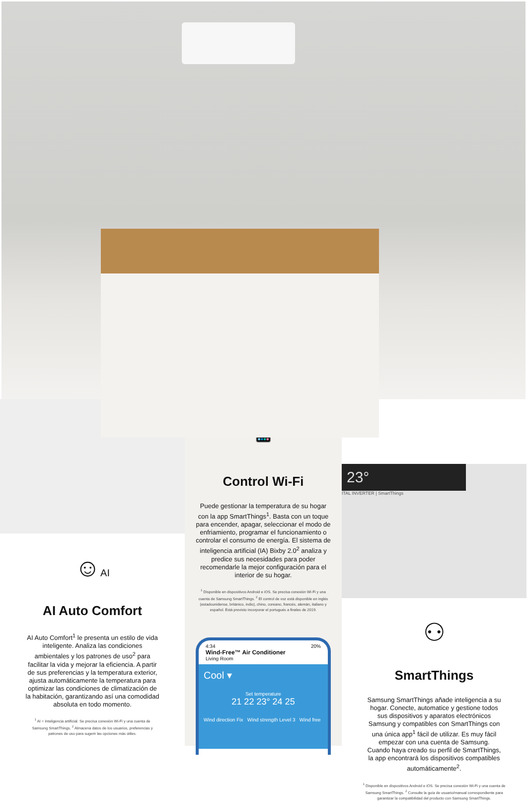☺AI
AI Auto Comfort
AI Auto Comfort<sup>1</sup> le presenta un estilo de vida inteligente. Analiza las condiciones ambientales y los patrones de uso<sup>2</sup> para facilitar la vida y mejorar la eficiencia. A partir de sus preferencias y la temperatura exterior, ajusta automáticamente la temperatura para optimizar las condiciones de climatización de la habitación, garantizando así una comodidad absoluta en todo momento.
<sup>1</sup> AI = Inteligencia artificial. Se precisa conexión Wi-Fi y una cuenta de Samsung SmartThings. <sup>2</sup> Almacena datos de los usuarios, preferencias y patrones de uso para sugerir las opciones más útiles.
📱
Control Wi-Fi
Puede gestionar la temperatura de su hogar con la app SmartThings<sup>1</sup>. Basta con un toque para encender, apagar, seleccionar el modo de enfriamiento, programar el funcionamiento o controlar el consumo de energía. El sistema de inteligencia artificial (IA) Bixby 2.0<sup>2</sup> analiza y predice sus necesidades para poder recomendarle la mejor configuración para el interior de su hogar.
<sup>1</sup> Disponible en dispositivos Android e iOS. Se precisa conexión Wi-Fi y una cuenta de Samsung SmartThings. <sup>2</sup> El control de voz está disponible en inglés (estadounidense, británico, indio), chino, coreano, francés, alemán, italiano y español. Está previsto incorporar el portugués a finales de 2019.
4:34 20%
Wind-Free™ Air Conditioner
Living Room
Cool ▾
Set temperature
21 22 23° 24 25
Wind direction Fix Wind strength Level 3 Wind free
23°
ITAL INVERTER | SmartThings
⚇
SmartThings
Samsung SmartThings añade inteligencia a su hogar. Conecte, automatice y gestione todos sus dispositivos y aparatos electrónicos Samsung y compatibles con SmartThings con una única app<sup>1</sup> fácil de utilizar. Es muy fácil empezar con una cuenta de Samsung. Cuando haya creado su perfil de SmartThings, la app encontrará los dispositivos compatibles automáticamente<sup>2</sup>.
<sup>1</sup> Disponible en dispositivos Android e iOS. Se precisa conexión Wi-Fi y una cuenta de Samsung SmartThings. <sup>2</sup> Consulte la guía de usuario/manual correspondiente para garantizar la compatibilidad del producto con Samsung SmartThings.